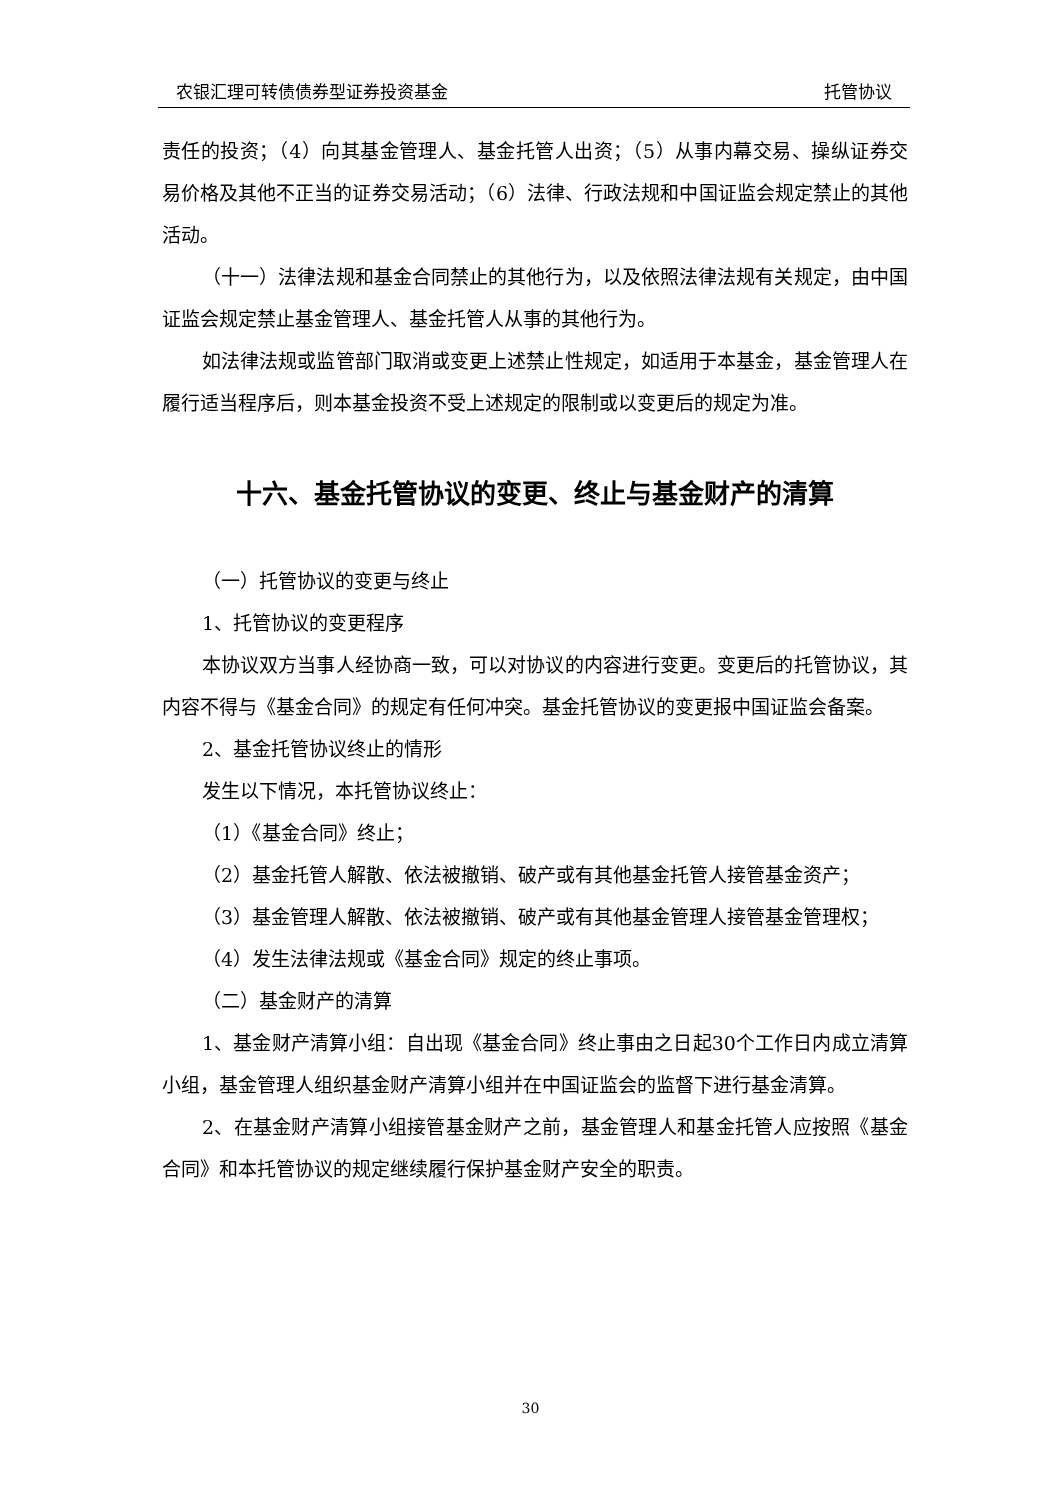农银汇理可转债债券型证券投资基金 托管协议
责任的投资；（4）向其基金管理人、基金托管人出资；（5）从事内幕交易、操纵证券交易价格及其他不正当的证券交易活动；（6）法律、行政法规和中国证监会规定禁止的其他活动。
（十一）法律法规和基金合同禁止的其他行为，以及依照法律法规有关规定，由中国证监会规定禁止基金管理人、基金托管人从事的其他行为。
如法律法规或监管部门取消或变更上述禁止性规定，如适用于本基金，基金管理人在履行适当程序后，则本基金投资不受上述规定的限制或以变更后的规定为准。
十六、基金托管协议的变更、终止与基金财产的清算
（一）托管协议的变更与终止
1、托管协议的变更程序
本协议双方当事人经协商一致，可以对协议的内容进行变更。变更后的托管协议，其内容不得与《基金合同》的规定有任何冲突。基金托管协议的变更报中国证监会备案。
2、基金托管协议终止的情形
发生以下情况，本托管协议终止：
（1）《基金合同》终止；
（2）基金托管人解散、依法被撤销、破产或有其他基金托管人接管基金资产；
（3）基金管理人解散、依法被撤销、破产或有其他基金管理人接管基金管理权；
（4）发生法律法规或《基金合同》规定的终止事项。
（二）基金财产的清算
1、基金财产清算小组：自出现《基金合同》终止事由之日起30个工作日内成立清算小组，基金管理人组织基金财产清算小组并在中国证监会的监督下进行基金清算。
2、在基金财产清算小组接管基金财产之前，基金管理人和基金托管人应按照《基金合同》和本托管协议的规定继续履行保护基金财产安全的职责。
30